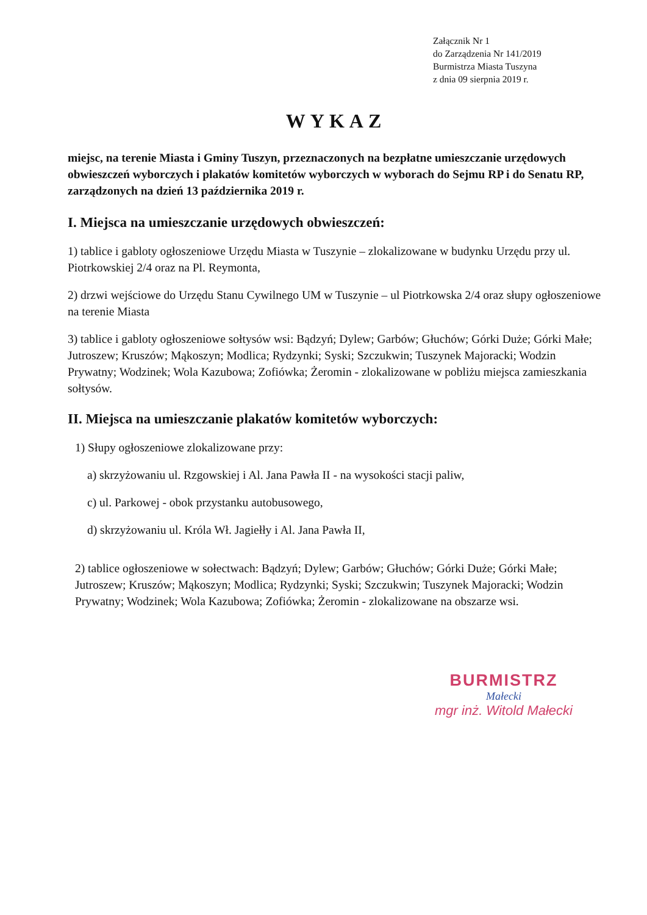Załącznik Nr 1
do Zarządzenia Nr 141/2019
Burmistrza Miasta Tuszyna
z dnia 09 sierpnia 2019 r.
WYKAZ
miejsc, na terenie Miasta i Gminy Tuszyn, przeznaczonych na bezpłatne umieszczanie urzędowych obwieszczeń wyborczych i plakatów komitetów wyborczych w wyborach do Sejmu RP i do Senatu RP, zarządzonych na dzień 13 października 2019 r.
I. Miejsca na umieszczanie urzędowych obwieszczeń:
1) tablice i gabloty ogłoszeniowe Urzędu Miasta w Tuszynie – zlokalizowane w budynku Urzędu przy ul. Piotrkowskiej 2/4 oraz na Pl. Reymonta,
2) drzwi wejściowe do Urzędu Stanu Cywilnego UM w Tuszynie – ul Piotrkowska 2/4 oraz słupy ogłoszeniowe na terenie Miasta
3) tablice i gabloty ogłoszeniowe sołtysów wsi: Bądzyń; Dylew; Garbów; Głuchów; Górki Duże; Górki Małe; Jutroszew; Kruszów; Mąkoszyn; Modlica; Rydzynki; Syski; Szczukwin; Tuszynek Majoracki; Wodzin Prywatny; Wodzinek; Wola Kazubowa; Zofiówka; Żeromin - zlokalizowane w pobliżu miejsca zamieszkania sołtysów.
II. Miejsca na umieszczanie plakatów komitetów wyborczych:
1) Słupy ogłoszeniowe zlokalizowane przy:
a) skrzyżowaniu ul. Rzgowskiej i Al. Jana Pawła II - na wysokości stacji paliw,
c) ul. Parkowej - obok przystanku autobusowego,
d) skrzyżowaniu ul. Króla Wł. Jagiełły i Al. Jana Pawła II,
2) tablice ogłoszeniowe w sołectwach: Bądzyń; Dylew; Garbów; Głuchów; Górki Duże; Górki Małe; Jutroszew; Kruszów; Mąkoszyn; Modlica; Rydzynki; Syski; Szczukwin; Tuszynek Majoracki; Wodzin Prywatny; Wodzinek; Wola Kazubowa; Zofiówka; Żeromin - zlokalizowane na obszarze wsi.
BURMISTRZ
Małecki
mgr inż. Witold Małecki